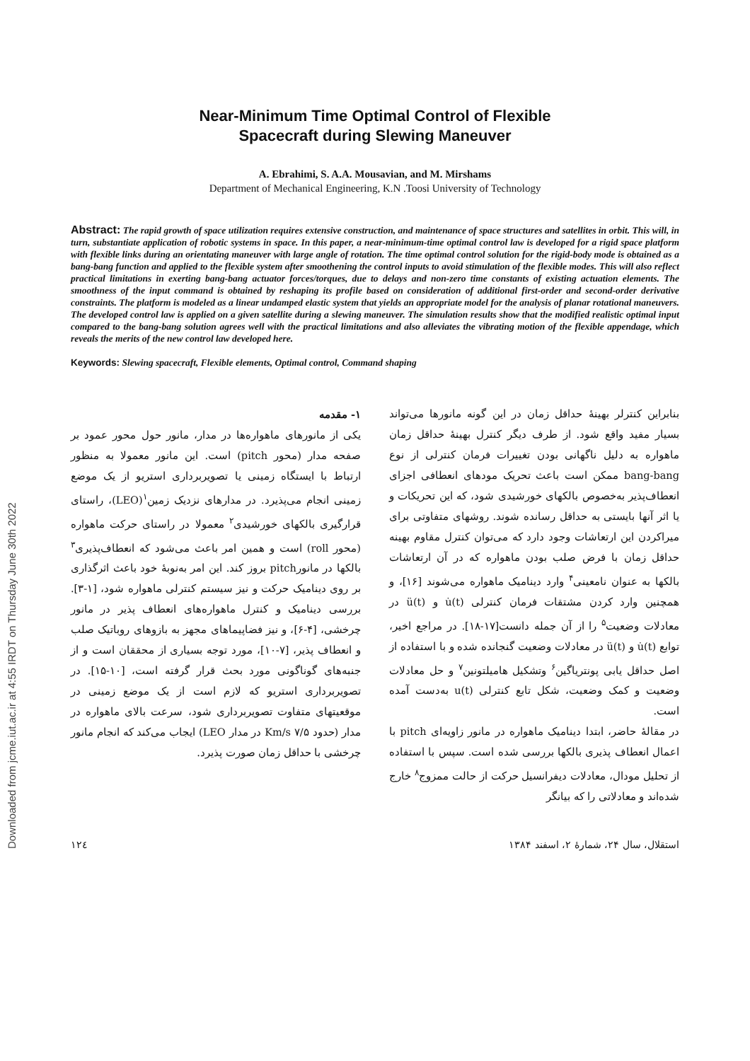Downloaded from jcme.iut.ac.ir at 4:55 IRDT on Thursday June 30th 2022
Near-Minimum Time Optimal Control of Flexible
Spacecraft during Slewing Maneuver
A. Ebrahimi, S. A.A. Mousavian, and M. Mirshams
Department of Mechanical Engineering, K.N .Toosi University of Technology
Abstract: The rapid growth of space utilization requires extensive construction, and maintenance of space structures and satellites in orbit. This will, in turn, substantiate application of robotic systems in space. In this paper, a near-minimum-time optimal control law is developed for a rigid space platform with flexible links during an orientating maneuver with large angle of rotation. The time optimal control solution for the rigid-body mode is obtained as a bang-bang function and applied to the flexible system after smoothening the control inputs to avoid stimulation of the flexible modes. This will also reflect practical limitations in exerting bang-bang actuator forces/torques, due to delays and non-zero time constants of existing actuation elements. The smoothness of the input command is obtained by reshaping its profile based on consideration of additional first-order and second-order derivative constraints. The platform is modeled as a linear undamped elastic system that yields an appropriate model for the analysis of planar rotational maneuvers. The developed control law is applied on a given satellite during a slewing maneuver. The simulation results show that the modified realistic optimal input compared to the bang-bang solution agrees well with the practical limitations and also alleviates the vibrating motion of the flexible appendage, which reveals the merits of the new control law developed here.
Keywords: Slewing spacecraft, Flexible elements, Optimal control, Command shaping
۱- مقدمه
یکی از مانورهای ماهواره‌ها در مدار، مانور حول محور عمود بر صفحه مدار (محور pitch) است. این مانور معمولا به منظور ارتباط با ایستگاه زمینی یا تصویربرداری استریو از یک موضع زمینی انجام می‌پذیرد. در مدارهای نزدیک زمین<sup>۱</sup>(LEO)، راستای قرارگیری بالکهای خورشیدی<sup>۲</sup> معمولا در راستای حرکت ماهواره (محور roll) است و همین امر باعث می‌شود که انعطاف‌پذیری<sup>۳</sup> بالکها در مانورpitch بروز کند. این امر به‌نوبهٔ خود باعث اثرگذاری بر روی دینامیک حرکت و نیز سیستم کنترلی ماهواره شود، [۱-۳]. بررسی دینامیک و کنترل ماهواره‌های انعطاف پذیر در مانور چرخشی، [۴-۶]، و نیز فضاپیماهای مجهز به بازوهای روباتیک صلب و انعطاف پذیر، [۷-۱۰]، مورد توجه بسیاری از محققان است و از جنبه‌های گوناگونی مورد بحث قرار گرفته است، [۱۰-۱۵]. در تصویربرداری استریو که لازم است از یک موضع زمینی در موقعیتهای متفاوت تصویربرداری شود، سرعت بالای ماهواره در مدار (حدود ۷/۵ Km/s در مدار LEO) ایجاب می‌کند که انجام مانور چرخشی با حداقل زمان صورت پذیرد.
بنابراین کنترلر بهینهٔ حداقل زمان در این گونه مانورها می‌تواند بسیار مفید واقع شود. از طرف دیگر کنترل بهینهٔ حداقل زمان ماهواره به دلیل ناگهانی بودن تغییرات فرمان کنترلی از نوع bang-bang ممکن است باعث تحریک مودهای انعطافی اجزای انعطاف‌پذیر به‌خصوص بالکهای خورشیدی شود، که این تحریکات و یا اثر آنها بایستی به حداقل رسانده شوند. روشهای متفاوتی برای میراکردن این ارتعاشات وجود دارد که می‌توان کنترل مقاوم بهینه حداقل زمان با فرض صلب بودن ماهواره که در آن ارتعاشات بالکها به عنوان نامعینی<sup>۴</sup> وارد دینامیک ماهواره می‌شوند [۱۶]، و همچنین وارد کردن مشتقات فرمان کنترلی u̇(t) و ü(t) در معادلات وضعیت<sup>۵</sup> را از آن جمله دانست[۱۷-۱۸]. در مراجع اخیر، توابع u̇(t) و ü(t) در معادلات وضعیت گنجانده شده و با استفاده از اصل حداقل یابی پونتریاگین<sup>۶</sup> وتشکیل هامیلتونین<sup>۷</sup> و حل معادلات وضعیت و کمک وضعیت، شکل تابع کنترلی u(t) به‌دست آمده است.
در مقالهٔ حاضر، ابتدا دینامیک ماهواره در مانور زاویه‌ای pitch با اعمال انعطاف پذیری بالکها بررسی شده است. سپس با استفاده از تحلیل مودال، معادلات دیفرانسیل حرکت از حالت ممزوج<sup>۸</sup> خارج شده‌اند و معادلاتی را که بیانگر
۱۲٤ استقلال، سال ۲۴، شمارهٔ ۲، اسفند ۱۳۸۴